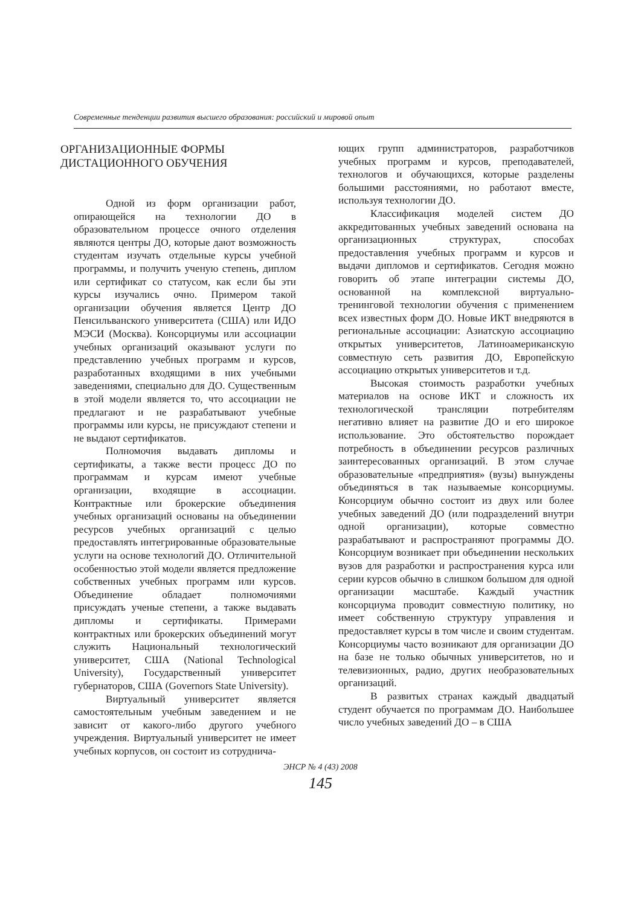Современные тенденции развития высшего образования: российский и мировой опыт
ОРГАНИЗАЦИОННЫЕ ФОРМЫ
ДИСТАЦИОННОГО ОБУЧЕНИЯ
Одной из форм организации работ, опирающейся на технологии ДО в образовательном процессе очного отделения являются центры ДО, которые дают возможность студентам изучать отдельные курсы учебной программы, и получить ученую степень, диплом или сертификат со статусом, как если бы эти курсы изучались очно. Примером такой организации обучения является Центр ДО Пенсильванского университета (США) или ИДО МЭСИ (Москва). Консорциумы или ассоциации учебных организаций оказывают услуги по представлению учебных программ и курсов, разработанных входящими в них учебными заведениями, специально для ДО. Существенным в этой модели является то, что ассоциации не предлагают и не разрабатывают учебные программы или курсы, не присуждают степени и не выдают сертификатов.
Полномочия выдавать дипломы и сертификаты, а также вести процесс ДО по программам и курсам имеют учебные организации, входящие в ассоциации. Контрактные или брокерские объединения учебных организаций основаны на объединении ресурсов учебных организаций с целью предоставлять интегрированные образовательные услуги на основе технологий ДО. Отличительной особенностью этой модели является предложение собственных учебных программ или курсов. Объединение обладает полномочиями присуждать ученые степени, а также выдавать дипломы и сертификаты. Примерами контрактных или брокерских объединений могут служить Национальный технологический университет, США (National Technological University), Государственный университет губернаторов, США (Governors State University).
Виртуальный университет является самостоятельным учебным заведением и не зависит от какого-либо другого учебного учреждения. Виртуальный университет не имеет учебных корпусов, он состоит из сотруднича-
ющих групп администраторов, разработчиков учебных программ и курсов, преподавателей, технологов и обучающихся, которые разделены большими расстояниями, но работают вместе, используя технологии ДО.
Классификация моделей систем ДО аккредитованных учебных заведений основана на организационных структурах, способах предоставления учебных программ и курсов и выдачи дипломов и сертификатов. Сегодня можно говорить об этапе интеграции системы ДО, основанной на комплексной виртуально-тренинговой технологии обучения с применением всех известных форм ДО. Новые ИКТ внедряются в региональные ассоциации: Азиатскую ассоциацию открытых университетов, Латиноамериканскую совместную сеть развития ДО, Европейскую ассоциацию открытых университетов и т.д.
Высокая стоимость разработки учебных материалов на основе ИКТ и сложность их технологической трансляции потребителям негативно влияет на развитие ДО и его широкое использование. Это обстоятельство порождает потребность в объединении ресурсов различных заинтересованных организаций. В этом случае образовательные «предприятия» (вузы) вынуждены объединяться в так называемые консорциумы. Консорциум обычно состоит из двух или более учебных заведений ДО (или подразделений внутри одной организации), которые совместно разрабатывают и распространяют программы ДО. Консорциум возникает при объединении нескольких вузов для разработки и распространения курса или серии курсов обычно в слишком большом для одной организации масштабе. Каждый участник консорциума проводит совместную политику, но имеет собственную структуру управления и предоставляет курсы в том числе и своим студентам. Консорциумы часто возникают для организации ДО на базе не только обычных университетов, но и телевизионных, радио, других необразовательных организаций.
В развитых странах каждый двадцатый студент обучается по программам ДО. Наибольшее число учебных заведений ДО – в США
ЭНСР № 4 (43) 2008
145